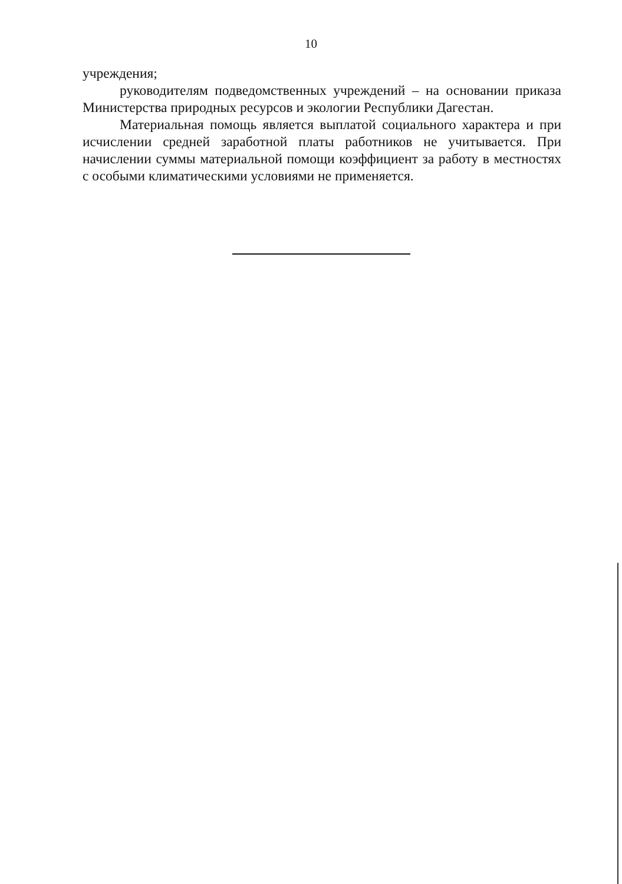10
учреждения;
руководителям подведомственных учреждений – на основании приказа Министерства природных ресурсов и экологии Республики Дагестан.
Материальная помощь является выплатой социального характера и при исчислении средней заработной платы работников не учитывается. При начислении суммы материальной помощи коэффициент за работу в местностях с особыми климатическими условиями не применяется.